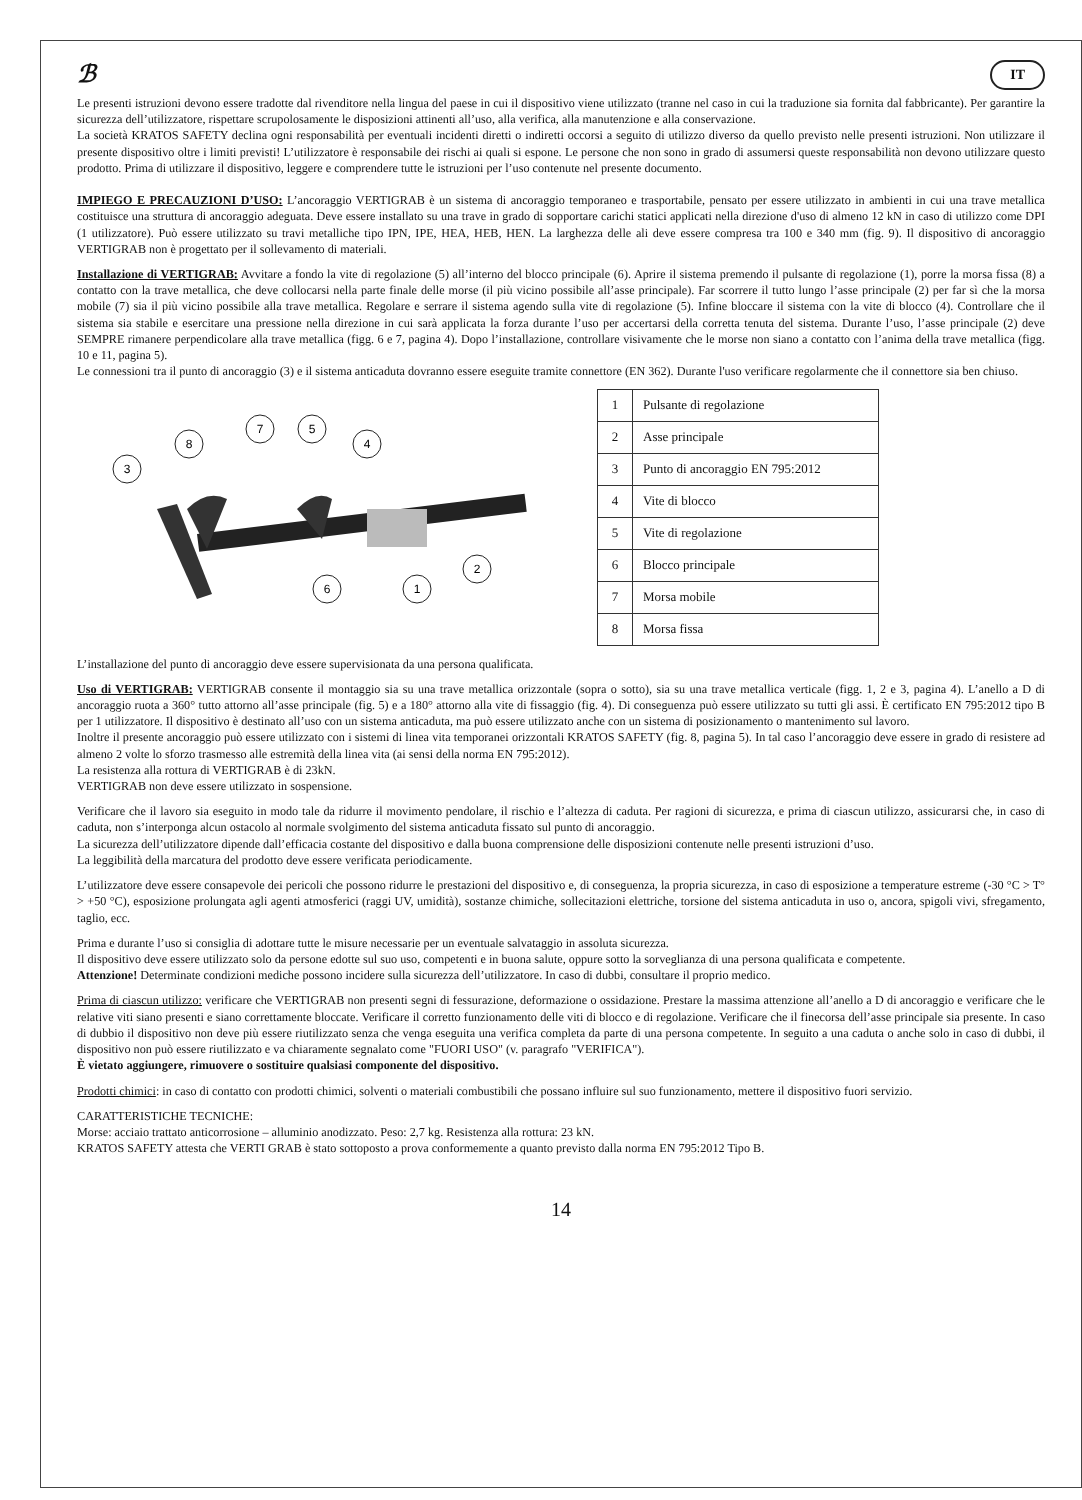ℬ IT
Le presenti istruzioni devono essere tradotte dal rivenditore nella lingua del paese in cui il dispositivo viene utilizzato (tranne nel caso in cui la traduzione sia fornita dal fabbricante). Per garantire la sicurezza dell’utilizzatore, rispettare scrupolosamente le disposizioni attinenti all’uso, alla verifica, alla manutenzione e alla conservazione.
La società KRATOS SAFETY declina ogni responsabilità per eventuali incidenti diretti o indiretti occorsi a seguito di utilizzo diverso da quello previsto nelle presenti istruzioni. Non utilizzare il presente dispositivo oltre i limiti previsti! L’utilizzatore è responsabile dei rischi ai quali si espone. Le persone che non sono in grado di assumersi queste responsabilità non devono utilizzare questo prodotto. Prima di utilizzare il dispositivo, leggere e comprendere tutte le istruzioni per l’uso contenute nel presente documento.
IMPIEGO E PRECAUZIONI D’USO: L’ancoraggio VERTIGRAB è un sistema di ancoraggio temporaneo e trasportabile, pensato per essere utilizzato in ambienti in cui una trave metallica costituisce una struttura di ancoraggio adeguata. Deve essere installato su una trave in grado di sopportare carichi statici applicati nella direzione d'uso di almeno 12 kN in caso di utilizzo come DPI (1 utilizzatore). Può essere utilizzato su travi metalliche tipo IPN, IPE, HEA, HEB, HEN. La larghezza delle ali deve essere compresa tra 100 e 340 mm (fig. 9). Il dispositivo di ancoraggio VERTIGRAB non è progettato per il sollevamento di materiali.
Installazione di VERTIGRAB: Avvitare a fondo la vite di regolazione (5) all’interno del blocco principale (6). Aprire il sistema premendo il pulsante di regolazione (1), porre la morsa fissa (8) a contatto con la trave metallica, che deve collocarsi nella parte finale delle morse (il più vicino possibile all’asse principale). Far scorrere il tutto lungo l’asse principale (2) per far sì che la morsa mobile (7) sia il più vicino possibile alla trave metallica. Regolare e serrare il sistema agendo sulla vite di regolazione (5). Infine bloccare il sistema con la vite di blocco (4). Controllare che il sistema sia stabile e esercitare una pressione nella direzione in cui sarà applicata la forza durante l’uso per accertarsi della corretta tenuta del sistema. Durante l’uso, l’asse principale (2) deve SEMPRE rimanere perpendicolare alla trave metallica (figg. 6 e 7, pagina 4). Dopo l’installazione, controllare visivamente che le morse non siano a contatto con l’anima della trave metallica (figg. 10 e 11, pagina 5).
Le connessioni tra il punto di ancoraggio (3) e il sistema anticaduta dovranno essere eseguite tramite connettore (EN 362). Durante l'uso verificare regolarmente che il connettore sia ben chiuso.
3
8
7
5
4
2
6
1
| 1 | Pulsante di regolazione |
| 2 | Asse principale |
| 3 | Punto di ancoraggio EN 795:2012 |
| 4 | Vite di blocco |
| 5 | Vite di regolazione |
| 6 | Blocco principale |
| 7 | Morsa mobile |
| 8 | Morsa fissa |
L’installazione del punto di ancoraggio deve essere supervisionata da una persona qualificata.
Uso di VERTIGRAB: VERTIGRAB consente il montaggio sia su una trave metallica orizzontale (sopra o sotto), sia su una trave metallica verticale (figg. 1, 2 e 3, pagina 4). L’anello a D di ancoraggio ruota a 360° tutto attorno all’asse principale (fig. 5) e a 180° attorno alla vite di fissaggio (fig. 4). Di conseguenza può essere utilizzato su tutti gli assi. È certificato EN 795:2012 tipo B per 1 utilizzatore. Il dispositivo è destinato all’uso con un sistema anticaduta, ma può essere utilizzato anche con un sistema di posizionamento o mantenimento sul lavoro.
Inoltre il presente ancoraggio può essere utilizzato con i sistemi di linea vita temporanei orizzontali KRATOS SAFETY (fig. 8, pagina 5). In tal caso l’ancoraggio deve essere in grado di resistere ad almeno 2 volte lo sforzo trasmesso alle estremità della linea vita (ai sensi della norma EN 795:2012).
La resistenza alla rottura di VERTIGRAB è di 23kN.
VERTIGRAB non deve essere utilizzato in sospensione.
Verificare che il lavoro sia eseguito in modo tale da ridurre il movimento pendolare, il rischio e l’altezza di caduta. Per ragioni di sicurezza, e prima di ciascun utilizzo, assicurarsi che, in caso di caduta, non s’interponga alcun ostacolo al normale svolgimento del sistema anticaduta fissato sul punto di ancoraggio.
La sicurezza dell’utilizzatore dipende dall’efficacia costante del dispositivo e dalla buona comprensione delle disposizioni contenute nelle presenti istruzioni d’uso.
La leggibilità della marcatura del prodotto deve essere verificata periodicamente.
L’utilizzatore deve essere consapevole dei pericoli che possono ridurre le prestazioni del dispositivo e, di conseguenza, la propria sicurezza, in caso di esposizione a temperature estreme (-30 °C > T° > +50 °C), esposizione prolungata agli agenti atmosferici (raggi UV, umidità), sostanze chimiche, sollecitazioni elettriche, torsione del sistema anticaduta in uso o, ancora, spigoli vivi, sfregamento, taglio, ecc.
Prima e durante l’uso si consiglia di adottare tutte le misure necessarie per un eventuale salvataggio in assoluta sicurezza.
Il dispositivo deve essere utilizzato solo da persone edotte sul suo uso, competenti e in buona salute, oppure sotto la sorveglianza di una persona qualificata e competente.
Attenzione! Determinate condizioni mediche possono incidere sulla sicurezza dell’utilizzatore. In caso di dubbi, consultare il proprio medico.
Prima di ciascun utilizzo: verificare che VERTIGRAB non presenti segni di fessurazione, deformazione o ossidazione. Prestare la massima attenzione all’anello a D di ancoraggio e verificare che le relative viti siano presenti e siano correttamente bloccate. Verificare il corretto funzionamento delle viti di blocco e di regolazione. Verificare che il finecorsa dell’asse principale sia presente. In caso di dubbio il dispositivo non deve più essere riutilizzato senza che venga eseguita una verifica completa da parte di una persona competente. In seguito a una caduta o anche solo in caso di dubbi, il dispositivo non può essere riutilizzato e va chiaramente segnalato come "FUORI USO" (v. paragrafo "VERIFICA").
È vietato aggiungere, rimuovere o sostituire qualsiasi componente del dispositivo.
Prodotti chimici: in caso di contatto con prodotti chimici, solventi o materiali combustibili che possano influire sul suo funzionamento, mettere il dispositivo fuori servizio.
CARATTERISTICHE TECNICHE:
Morse: acciaio trattato anticorrosione – alluminio anodizzato. Peso: 2,7 kg. Resistenza alla rottura: 23 kN.
KRATOS SAFETY attesta che VERTI GRAB è stato sottoposto a prova conformemente a quanto previsto dalla norma EN 795:2012 Tipo B.
14